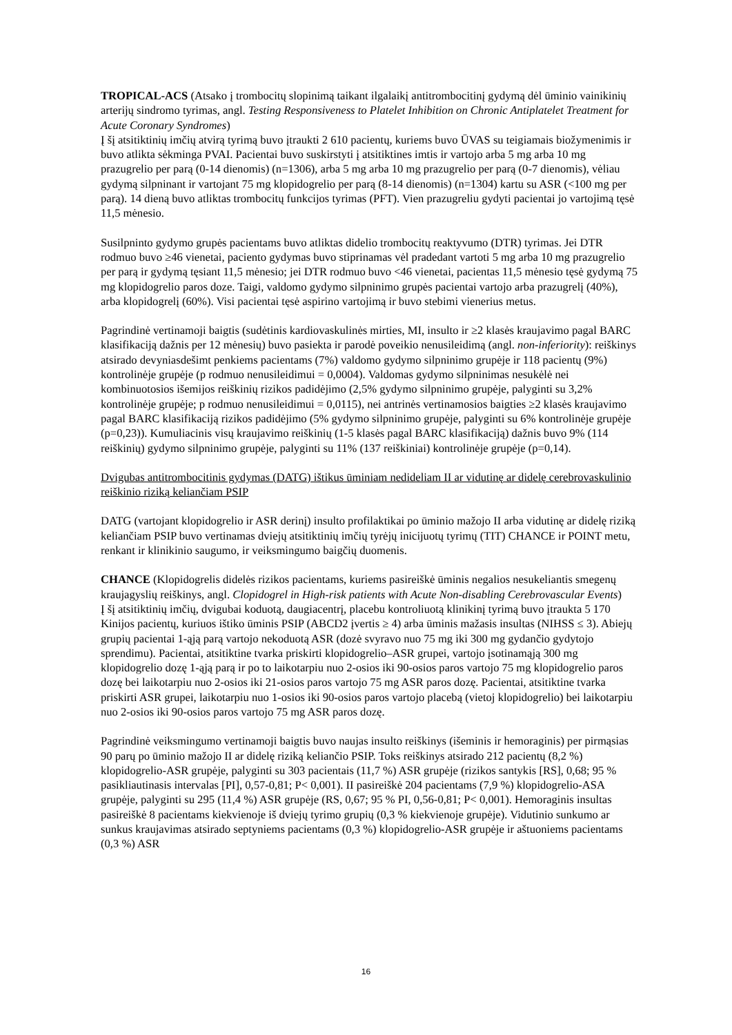TROPICAL-ACS (Atsako į trombocitų slopinimą taikant ilgalaikį antitrombocitinį gydymą dėl ūminio vainikinių arterijų sindromo tyrimas, angl. Testing Responsiveness to Platelet Inhibition on Chronic Antiplatelet Treatment for Acute Coronary Syndromes)
Į šį atsitiktinių imčių atvirą tyrimą buvo įtraukti 2 610 pacientų, kuriems buvo ŪVAS su teigiamais biožymenimis ir buvo atlikta sėkminga PVAI. Pacientai buvo suskirstyti į atsitiktines imtis ir vartojo arba 5 mg arba 10 mg prazugrelio per parą (0-14 dienomis) (n=1306), arba 5 mg arba 10 mg prazugrelio per parą (0-7 dienomis), vėliau gydymą silpninant ir vartojant 75 mg klopidogrelio per parą (8-14 dienomis) (n=1304) kartu su ASR (<100 mg per parą). 14 dieną buvo atliktas trombocitų funkcijos tyrimas (PFT). Vien prazugreliu gydyti pacientai jo vartojimą tęsė 11,5 mėnesio.
Susilpninto gydymo grupės pacientams buvo atliktas didelio trombocitų reaktyvumo (DTR) tyrimas. Jei DTR rodmuo buvo ≥46 vienetai, paciento gydymas buvo stiprinamas vėl pradedant vartoti 5 mg arba 10 mg prazugrelio per parą ir gydymą tęsiant 11,5 mėnesio; jei DTR rodmuo buvo <46 vienetai, pacientas 11,5 mėnesio tęsė gydymą 75 mg klopidogrelio paros doze. Taigi, valdomo gydymo silpninimo grupės pacientai vartojo arba prazugrelį (40%), arba klopidogrelį (60%). Visi pacientai tęsė aspirino vartojimą ir buvo stebimi vienerius metus.
Pagrindinė vertinamoji baigtis (sudėtinis kardiovaskulinės mirties, MI, insulto ir ≥2 klasės kraujavimo pagal BARC klasifikaciją dažnis per 12 mėnesių) buvo pasiekta ir parodė poveikio nenusileidimą (angl. non-inferiority): reiškinys atsirado devyniasdešimt penkiems pacientams (7%) valdomo gydymo silpninimo grupėje ir 118 pacientų (9%) kontrolinėje grupėje (p rodmuo nenusileidimui = 0,0004). Valdomas gydymo silpninimas nesukėlė nei kombinuotosios išemijos reiškinių rizikos padidėjimo (2,5% gydymo silpninimo grupėje, palyginti su 3,2% kontrolinėje grupėje; p rodmuo nenusileidimui = 0,0115), nei antrinės vertinamosios baigties ≥2 klasės kraujavimo pagal BARC klasifikaciją rizikos padidėjimo (5% gydymo silpninimo grupėje, palyginti su 6% kontrolinėje grupėje (p=0,23)). Kumuliacinis visų kraujavimo reiškinių (1-5 klasės pagal BARC klasifikaciją) dažnis buvo 9% (114 reiškinių) gydymo silpninimo grupėje, palyginti su 11% (137 reiškiniai) kontrolinėje grupėje (p=0,14).
Dvigubas antitrombocitinis gydymas (DATG) ištikus ūminiam nedideliam II ar vidutinę ar didelę cerebrovaskulinio reiškinio riziką keliančiam PSIP
DATG (vartojant klopidogrelio ir ASR derinį) insulto profilaktikai po ūminio mažojo II arba vidutinę ar didelę riziką keliančiam PSIP buvo vertinamas dviejų atsitiktinių imčių tyrėjų inicijuotų tyrimų (TIT) CHANCE ir POINT metu, renkant ir klinikinio saugumo, ir veiksmingumo baigčių duomenis.
CHANCE (Klopidogrelis didelės rizikos pacientams, kuriems pasireiškė ūminis negalios nesukeliantis smegenų kraujagyslių reiškinys, angl. Clopidogrel in High-risk patients with Acute Non-disabling Cerebrovascular Events)
Į šį atsitiktinių imčių, dvigubai koduotą, daugiacentrį, placebu kontroliuotą klinikinį tyrimą buvo įtraukta 5 170 Kinijos pacientų, kuriuos ištiko ūminis PSIP (ABCD2 įvertis ≥ 4) arba ūminis mažasis insultas (NIHSS ≤ 3). Abiejų grupių pacientai 1-ąją parą vartojo nekoduotą ASR (dozė svyravo nuo 75 mg iki 300 mg gydančio gydytojo sprendimu). Pacientai, atsitiktine tvarka priskirti klopidogrelio–ASR grupei, vartojo įsotinamąją 300 mg klopidogrelio dozę 1-ąją parą ir po to laikotarpiu nuo 2-osios iki 90-osios paros vartojo 75 mg klopidogrelio paros dozę bei laikotarpiu nuo 2-osios iki 21-osios paros vartojo 75 mg ASR paros dozę. Pacientai, atsitiktine tvarka priskirti ASR grupei, laikotarpiu nuo 1-osios iki 90-osios paros vartojo placebą (vietoj klopidogrelio) bei laikotarpiu nuo 2-osios iki 90-osios paros vartojo 75 mg ASR paros dozę.
Pagrindinė veiksmingumo vertinamoji baigtis buvo naujas insulto reiškinys (išeminis ir hemoraginis) per pirmąsias 90 parų po ūminio mažojo II ar didelę riziką keliančio PSIP. Toks reiškinys atsirado 212 pacientų (8,2 %) klopidogrelio-ASR grupėje, palyginti su 303 pacientais (11,7 %) ASR grupėje (rizikos santykis [RS], 0,68; 95 % pasikliautinasis intervalas [PI], 0,57-0,81; P< 0,001). II pasireiškė 204 pacientams (7,9 %) klopidogrelio-ASA grupėje, palyginti su 295 (11,4 %) ASR grupėje (RS, 0,67; 95 % PI, 0,56-0,81; P< 0,001). Hemoraginis insultas pasireiškė 8 pacientams kiekvienoje iš dviejų tyrimo grupių (0,3 % kiekvienoje grupėje). Vidutinio sunkumo ar sunkus kraujavimas atsirado septyniems pacientams (0,3 %) klopidogrelio-ASR grupėje ir aštuoniems pacientams (0,3 %) ASR
16